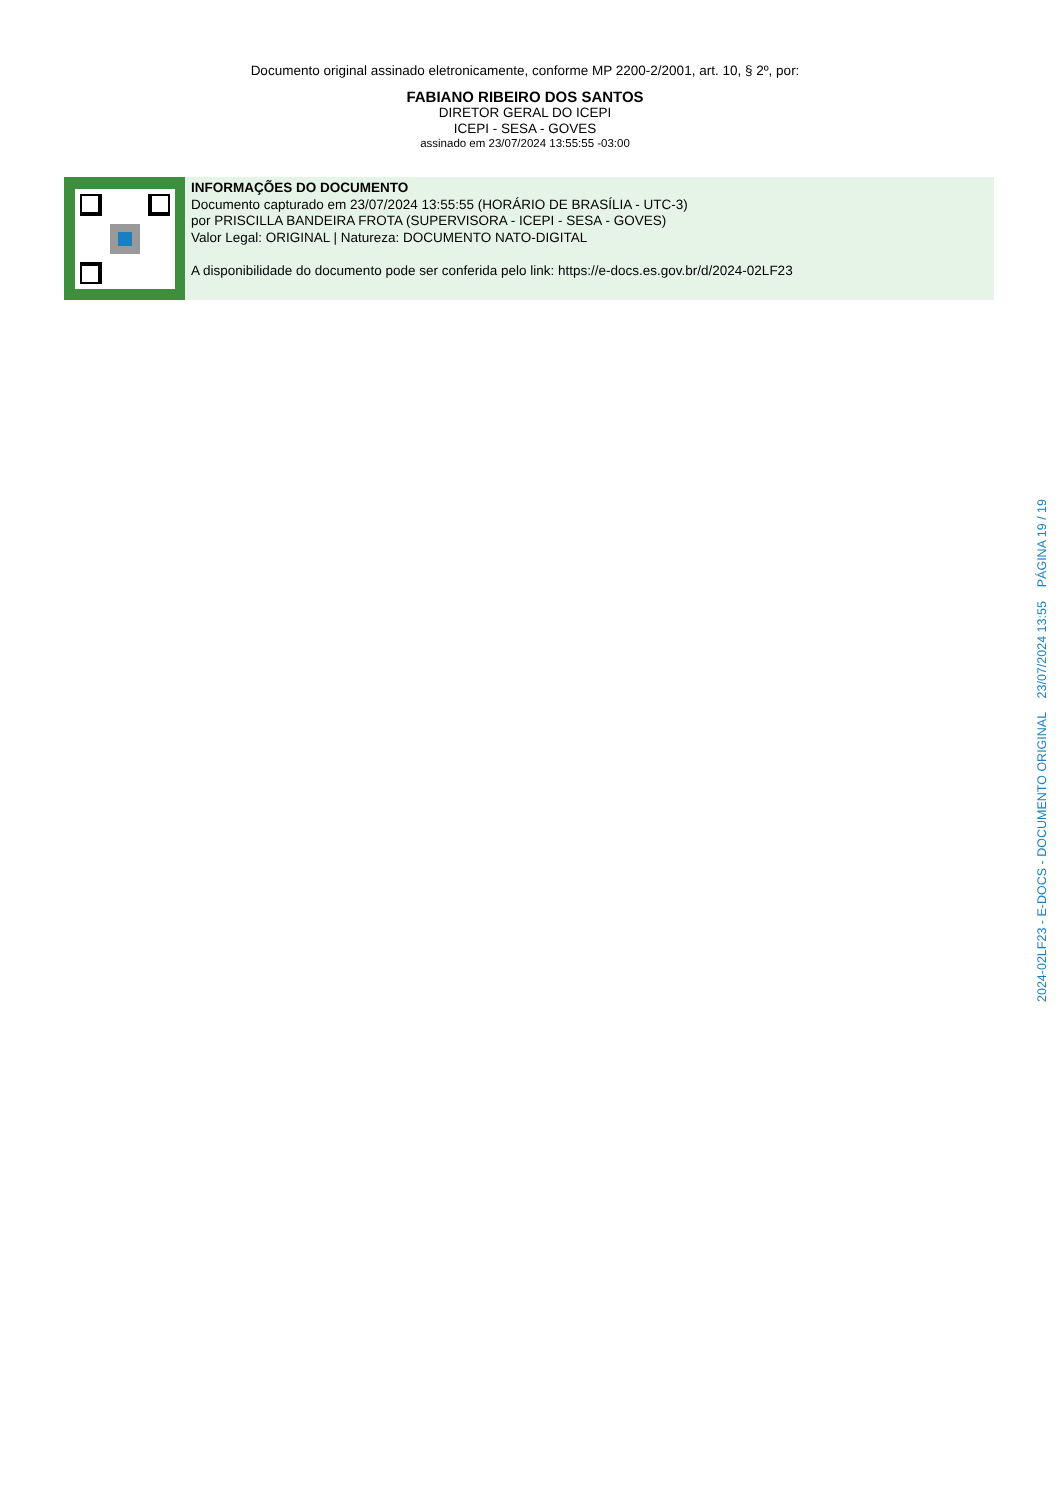Documento original assinado eletronicamente, conforme MP 2200-2/2001, art. 10, § 2º, por:
FABIANO RIBEIRO DOS SANTOS
DIRETOR GERAL DO ICEPI
ICEPI - SESA - GOVES
assinado em 23/07/2024 13:55:55 -03:00
INFORMAÇÕES DO DOCUMENTO
Documento capturado em 23/07/2024 13:55:55 (HORÁRIO DE BRASÍLIA - UTC-3)
por PRISCILLA BANDEIRA FROTA (SUPERVISORA - ICEPI - SESA - GOVES)
Valor Legal: ORIGINAL | Natureza: DOCUMENTO NATO-DIGITAL
A disponibilidade do documento pode ser conferida pelo link: https://e-docs.es.gov.br/d/2024-02LF23
2024-02LF23 - E-DOCS - DOCUMENTO ORIGINAL 23/07/2024 13:55 PÁGINA 19 / 19